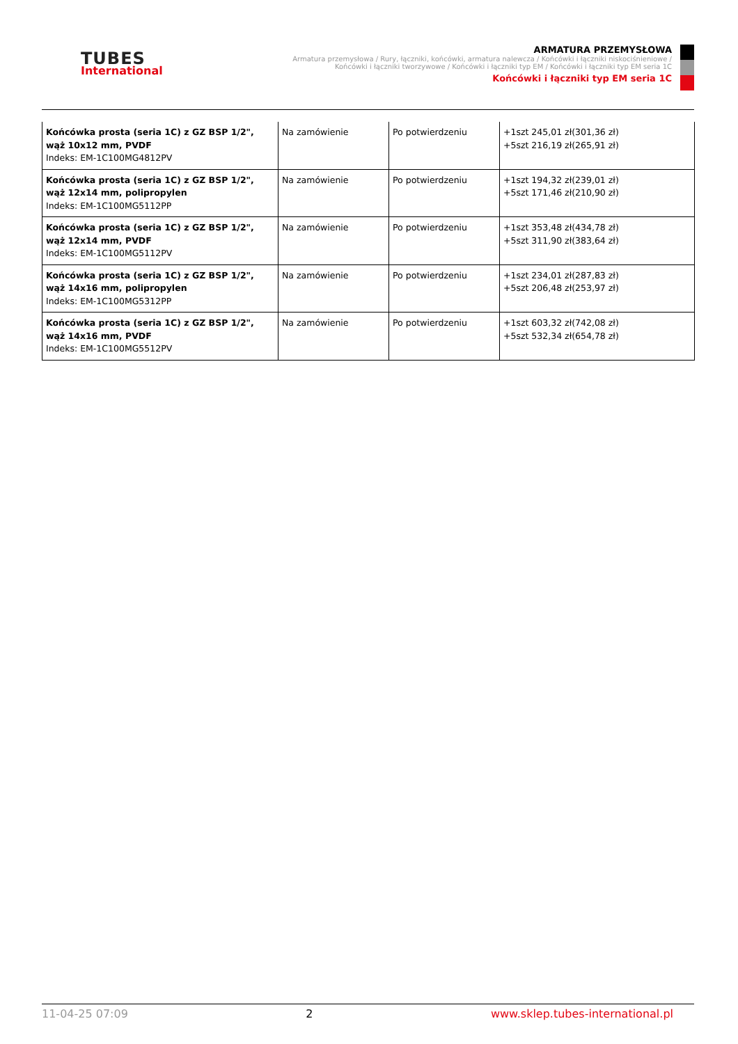TUBES
International
ARMATURA PRZEMYSŁOWA
Armatura przemysłowa / Rury, łączniki, końcówki, armatura nalewcza / Końcówki i łączniki niskociśnieniowe /
Końcówki i łączniki tworzywowe / Końcówki i łączniki typ EM / Końcówki i łączniki typ EM seria 1C
Końcówki i łączniki typ EM seria 1C
| Końcówka prosta (seria 1C) z GZ BSP 1/2", wąż 10x12 mm, PVDF Indeks: EM-1C100MG4812PV | Na zamówienie | Po potwierdzeniu | +1szt 245,01 zł(301,36 zł) +5szt 216,19 zł(265,91 zł) |
| Końcówka prosta (seria 1C) z GZ BSP 1/2", wąż 12x14 mm, polipropylen Indeks: EM-1C100MG5112PP | Na zamówienie | Po potwierdzeniu | +1szt 194,32 zł(239,01 zł) +5szt 171,46 zł(210,90 zł) |
| Końcówka prosta (seria 1C) z GZ BSP 1/2", wąż 12x14 mm, PVDF Indeks: EM-1C100MG5112PV | Na zamówienie | Po potwierdzeniu | +1szt 353,48 zł(434,78 zł) +5szt 311,90 zł(383,64 zł) |
| Końcówka prosta (seria 1C) z GZ BSP 1/2", wąż 14x16 mm, polipropylen Indeks: EM-1C100MG5312PP | Na zamówienie | Po potwierdzeniu | +1szt 234,01 zł(287,83 zł) +5szt 206,48 zł(253,97 zł) |
| Końcówka prosta (seria 1C) z GZ BSP 1/2", wąż 14x16 mm, PVDF Indeks: EM-1C100MG5512PV | Na zamówienie | Po potwierdzeniu | +1szt 603,32 zł(742,08 zł) +5szt 532,34 zł(654,78 zł) |
11-04-25 07:09 2 www.sklep.tubes-international.pl